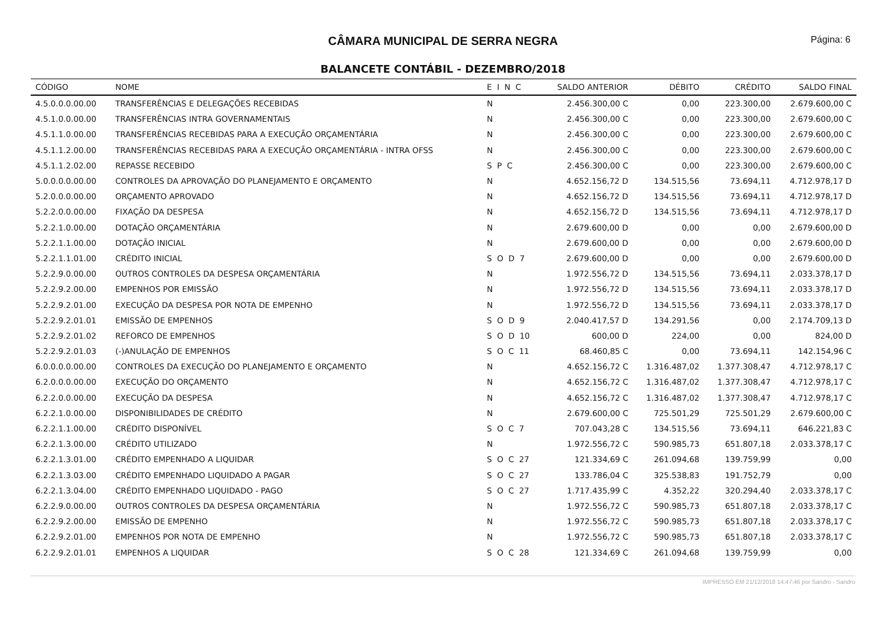CÂMARA MUNICIPAL DE SERRA NEGRA
Página: 6
BALANCETE CONTÁBIL - DEZEMBRO/2018
| CÓDIGO | NOME | E I N C | SALDO ANTERIOR | DÉBITO | CRÉDITO | SALDO FINAL |
| --- | --- | --- | --- | --- | --- | --- |
| 4.5.0.0.0.00.00 | TRANSFERÊNCIAS E DELEGAÇÕES RECEBIDAS | N | 2.456.300,00 C | 0,00 | 223.300,00 | 2.679.600,00 C |
| 4.5.1.0.0.00.00 | TRANSFERÊNCIAS INTRA GOVERNAMENTAIS | N | 2.456.300,00 C | 0,00 | 223.300,00 | 2.679.600,00 C |
| 4.5.1.1.0.00.00 | TRANSFERÊNCIAS RECEBIDAS PARA A EXECUÇÃO ORÇAMENTÁRIA | N | 2.456.300,00 C | 0,00 | 223.300,00 | 2.679.600,00 C |
| 4.5.1.1.2.00.00 | TRANSFERÊNCIAS RECEBIDAS PARA A EXECUÇÃO ORÇAMENTÁRIA - INTRA OFSS | N | 2.456.300,00 C | 0,00 | 223.300,00 | 2.679.600,00 C |
| 4.5.1.1.2.02.00 | REPASSE RECEBIDO | S P C | 2.456.300,00 C | 0,00 | 223.300,00 | 2.679.600,00 C |
| 5.0.0.0.0.00.00 | CONTROLES DA APROVAÇÃO DO PLANEJAMENTO E ORÇAMENTO | N | 4.652.156,72 D | 134.515,56 | 73.694,11 | 4.712.978,17 D |
| 5.2.0.0.0.00.00 | ORÇAMENTO APROVADO | N | 4.652.156,72 D | 134.515,56 | 73.694,11 | 4.712.978,17 D |
| 5.2.2.0.0.00.00 | FIXAÇÃO DA DESPESA | N | 4.652.156,72 D | 134.515,56 | 73.694,11 | 4.712.978,17 D |
| 5.2.2.1.0.00.00 | DOTAÇÃO ORÇAMENTÁRIA | N | 2.679.600,00 D | 0,00 | 0,00 | 2.679.600,00 D |
| 5.2.2.1.1.00.00 | DOTAÇÃO INICIAL | N | 2.679.600,00 D | 0,00 | 0,00 | 2.679.600,00 D |
| 5.2.2.1.1.01.00 | CRÉDITO INICIAL | S O D 7 | 2.679.600,00 D | 0,00 | 0,00 | 2.679.600,00 D |
| 5.2.2.9.0.00.00 | OUTROS CONTROLES DA DESPESA ORÇAMENTÁRIA | N | 1.972.556,72 D | 134.515,56 | 73.694,11 | 2.033.378,17 D |
| 5.2.2.9.2.00.00 | EMPENHOS POR EMISSÃO | N | 1.972.556,72 D | 134.515,56 | 73.694,11 | 2.033.378,17 D |
| 5.2.2.9.2.01.00 | EXECUÇÃO DA DESPESA POR NOTA DE EMPENHO | N | 1.972.556,72 D | 134.515,56 | 73.694,11 | 2.033.378,17 D |
| 5.2.2.9.2.01.01 | EMISSÃO DE EMPENHOS | S O D 9 | 2.040.417,57 D | 134.291,56 | 0,00 | 2.174.709,13 D |
| 5.2.2.9.2.01.02 | REFORCO DE EMPENHOS | S O D 10 | 600,00 D | 224,00 | 0,00 | 824,00 D |
| 5.2.2.9.2.01.03 | (-)ANULAÇÃO DE EMPENHOS | S O C 11 | 68.460,85 C | 0,00 | 73.694,11 | 142.154,96 C |
| 6.0.0.0.0.00.00 | CONTROLES DA EXECUÇÃO DO PLANEJAMENTO E ORÇAMENTO | N | 4.652.156,72 C | 1.316.487,02 | 1.377.308,47 | 4.712.978,17 C |
| 6.2.0.0.0.00.00 | EXECUÇÃO DO ORÇAMENTO | N | 4.652.156,72 C | 1.316.487,02 | 1.377.308,47 | 4.712.978,17 C |
| 6.2.2.0.0.00.00 | EXECUÇÃO DA DESPESA | N | 4.652.156,72 C | 1.316.487,02 | 1.377.308,47 | 4.712.978,17 C |
| 6.2.2.1.0.00.00 | DISPONIBILIDADES DE CRÉDITO | N | 2.679.600,00 C | 725.501,29 | 725.501,29 | 2.679.600,00 C |
| 6.2.2.1.1.00.00 | CRÉDITO DISPONÍVEL | S O C 7 | 707.043,28 C | 134.515,56 | 73.694,11 | 646.221,83 C |
| 6.2.2.1.3.00.00 | CRÉDITO UTILIZADO | N | 1.972.556,72 C | 590.985,73 | 651.807,18 | 2.033.378,17 C |
| 6.2.2.1.3.01.00 | CRÉDITO EMPENHADO A LIQUIDAR | S O C 27 | 121.334,69 C | 261.094,68 | 139.759,99 | 0,00 |
| 6.2.2.1.3.03.00 | CRÉDITO EMPENHADO LIQUIDADO A PAGAR | S O C 27 | 133.786,04 C | 325.538,83 | 191.752,79 | 0,00 |
| 6.2.2.1.3.04.00 | CRÉDITO EMPENHADO LIQUIDADO - PAGO | S O C 27 | 1.717.435,99 C | 4.352,22 | 320.294,40 | 2.033.378,17 C |
| 6.2.2.9.0.00.00 | OUTROS CONTROLES DA DESPESA ORÇAMENTÁRIA | N | 1.972.556,72 C | 590.985,73 | 651.807,18 | 2.033.378,17 C |
| 6.2.2.9.2.00.00 | EMISSÃO DE EMPENHO | N | 1.972.556,72 C | 590.985,73 | 651.807,18 | 2.033.378,17 C |
| 6.2.2.9.2.01.00 | EMPENHOS POR NOTA DE EMPENHO | N | 1.972.556,72 C | 590.985,73 | 651.807,18 | 2.033.378,17 C |
| 6.2.2.9.2.01.01 | EMPENHOS A LIQUIDAR | S O C 28 | 121.334,69 C | 261.094,68 | 139.759,99 | 0,00 |
IMPRESSO EM 21/12/2018 14:47:46 por Sandro - Sandro